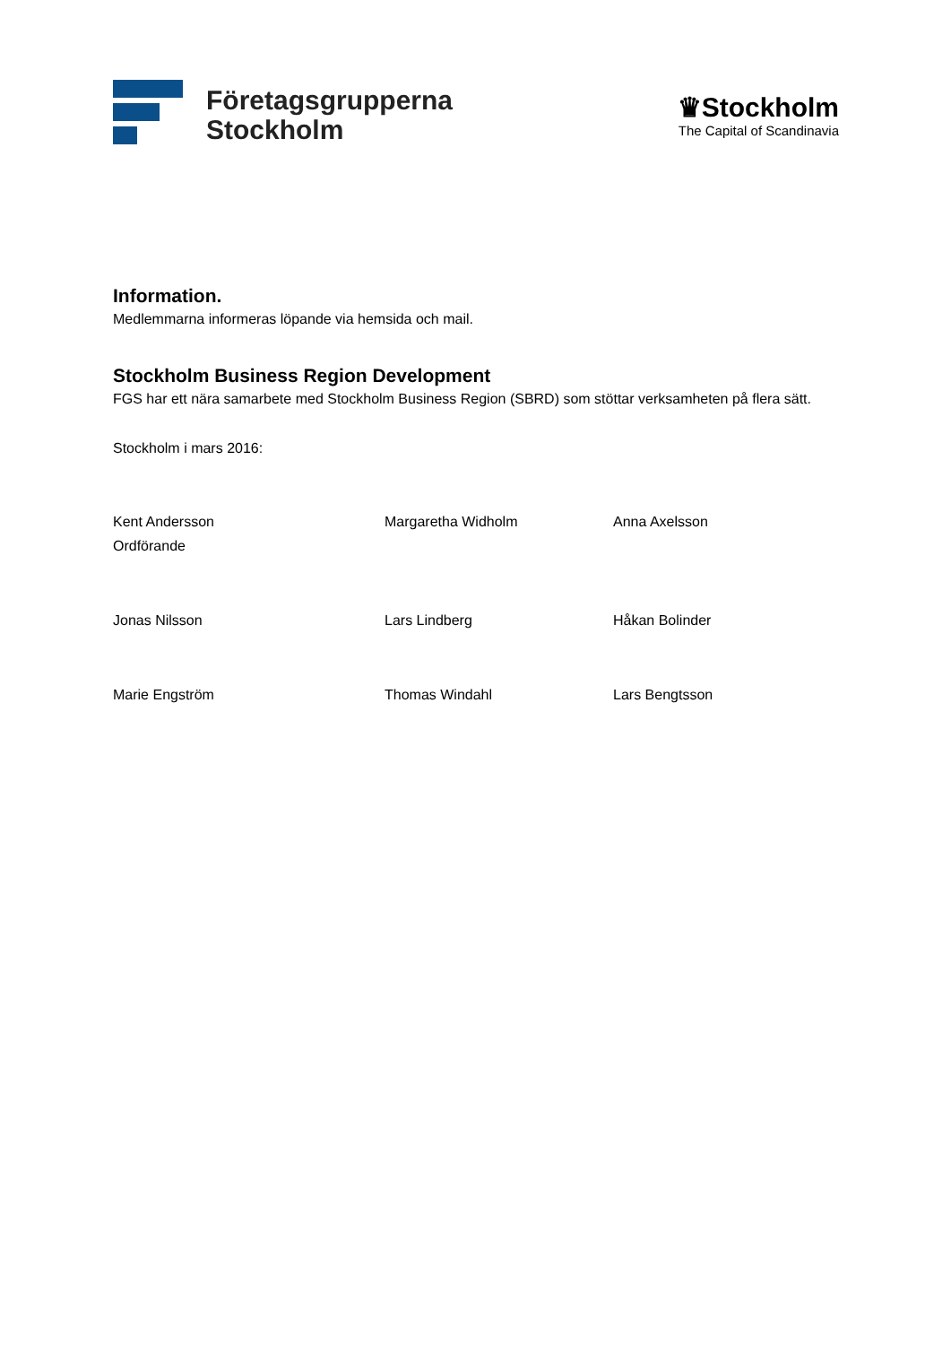Företagsgrupperna
Stockholm
♛Stockholm
The Capital of Scandinavia
Information.
Medlemmarna informeras löpande via hemsida och mail.
Stockholm Business Region Development
FGS har ett nära samarbete med Stockholm Business Region (SBRD) som stöttar verksamheten på flera sätt.
Stockholm i mars 2016:
Kent Andersson
Ordförande
Margaretha Widholm Anna Axelsson
Jonas Nilsson Lars Lindberg Håkan Bolinder
Marie Engström Thomas Windahl Lars Bengtsson